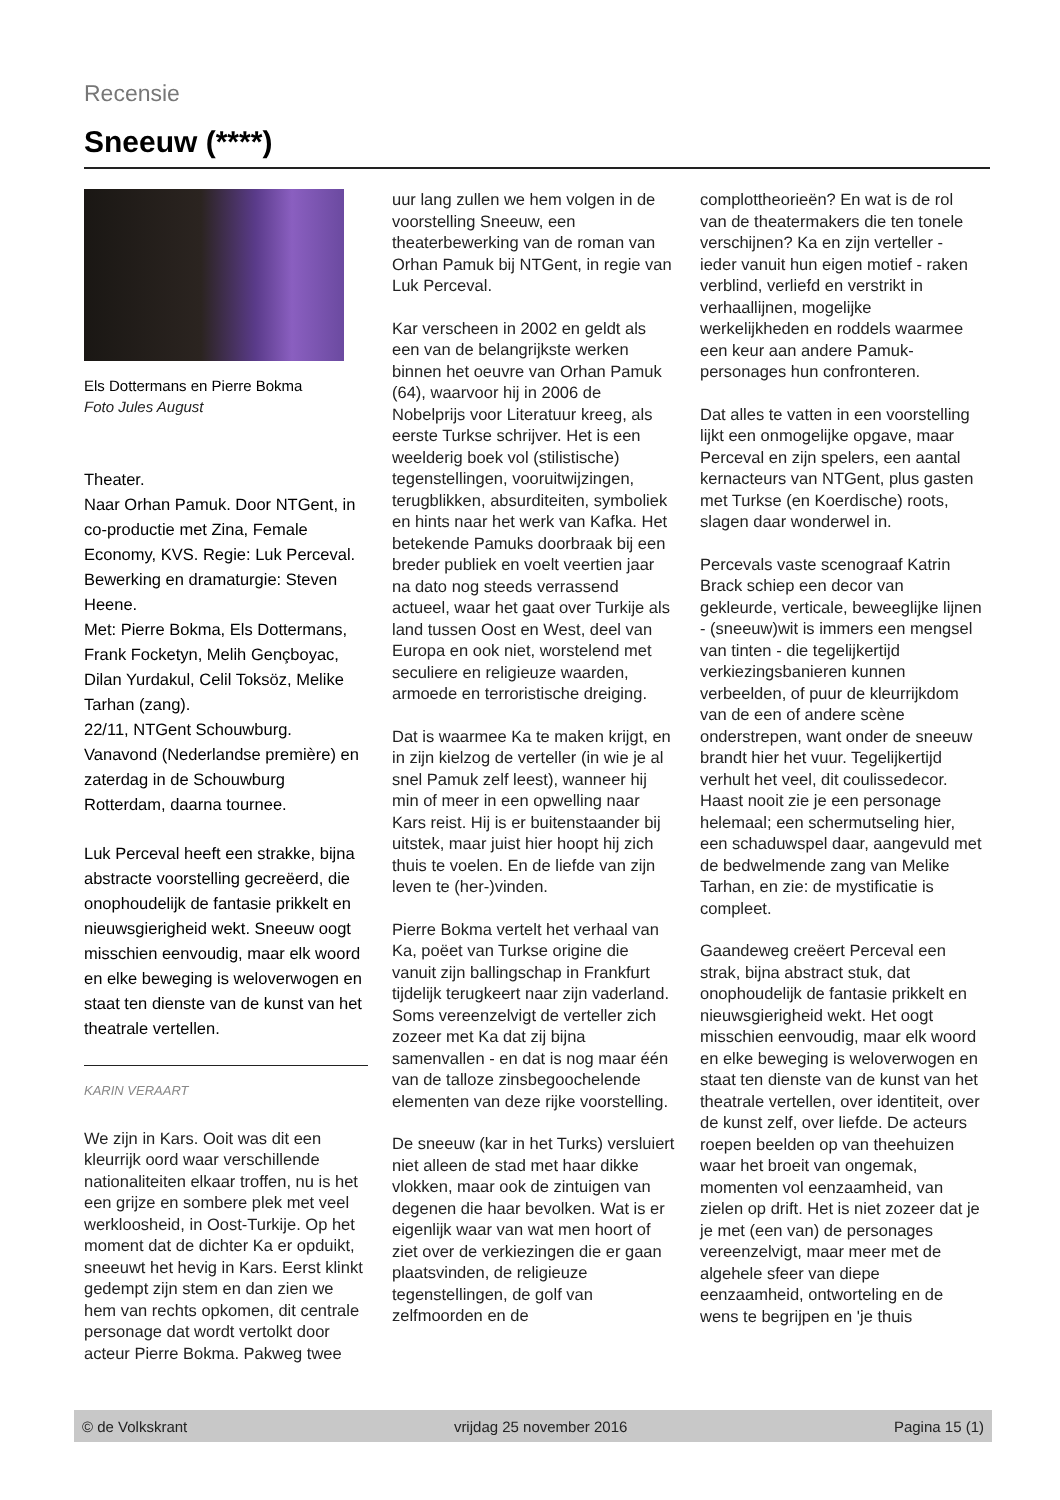Recensie
Sneeuw (****)
Els Dottermans en Pierre Bokma
Foto Jules August
Theater.
Naar Orhan Pamuk. Door NTGent, in co-productie met Zina, Female Economy, KVS. Regie: Luk Perceval. Bewerking en dramaturgie: Steven Heene.
Met: Pierre Bokma, Els Dottermans, Frank Focketyn, Melih Gençboyac, Dilan Yurdakul, Celil Toksöz, Melike Tarhan (zang).
22/11, NTGent Schouwburg.
Vanavond (Nederlandse première) en zaterdag in de Schouwburg Rotterdam, daarna tournee.
Luk Perceval heeft een strakke, bijna abstracte voorstelling gecreëerd, die onophoudelijk de fantasie prikkelt en nieuwsgierigheid wekt. Sneeuw oogt misschien eenvoudig, maar elk woord en elke beweging is weloverwogen en staat ten dienste van de kunst van het theatrale vertellen.
KARIN VERAART
We zijn in Kars. Ooit was dit een kleurrijk oord waar verschillende nationaliteiten elkaar troffen, nu is het een grijze en sombere plek met veel werkloosheid, in Oost-Turkije. Op het moment dat de dichter Ka er opduikt, sneeuwt het hevig in Kars. Eerst klinkt gedempt zijn stem en dan zien we hem van rechts opkomen, dit centrale personage dat wordt vertolkt door acteur Pierre Bokma. Pakweg twee
uur lang zullen we hem volgen in de voorstelling Sneeuw, een theaterbewerking van de roman van Orhan Pamuk bij NTGent, in regie van Luk Perceval.
Kar verscheen in 2002 en geldt als een van de belangrijkste werken binnen het oeuvre van Orhan Pamuk (64), waarvoor hij in 2006 de Nobelprijs voor Literatuur kreeg, als eerste Turkse schrijver. Het is een weelderig boek vol (stilistische) tegenstellingen, vooruitwijzingen, terugblikken, absurditeiten, symboliek en hints naar het werk van Kafka. Het betekende Pamuks doorbraak bij een breder publiek en voelt veertien jaar na dato nog steeds verrassend actueel, waar het gaat over Turkije als land tussen Oost en West, deel van Europa en ook niet, worstelend met seculiere en religieuze waarden, armoede en terroristische dreiging.
Dat is waarmee Ka te maken krijgt, en in zijn kielzog de verteller (in wie je al snel Pamuk zelf leest), wanneer hij min of meer in een opwelling naar Kars reist. Hij is er buitenstaander bij uitstek, maar juist hier hoopt hij zich thuis te voelen. En de liefde van zijn leven te (her-)vinden.
Pierre Bokma vertelt het verhaal van Ka, poëet van Turkse origine die vanuit zijn ballingschap in Frankfurt tijdelijk terugkeert naar zijn vaderland. Soms vereenzelvigt de verteller zich zozeer met Ka dat zij bijna samenvallen - en dat is nog maar één van de talloze zinsbegoochelende elementen van deze rijke voorstelling.
De sneeuw (kar in het Turks) versluiert niet alleen de stad met haar dikke vlokken, maar ook de zintuigen van degenen die haar bevolken. Wat is er eigenlijk waar van wat men hoort of ziet over de verkiezingen die er gaan plaatsvinden, de religieuze tegenstellingen, de golf van zelfmoorden en de
complottheorieën? En wat is de rol van de theatermakers die ten tonele verschijnen? Ka en zijn verteller - ieder vanuit hun eigen motief - raken verblind, verliefd en verstrikt in verhaallijnen, mogelijke werkelijkheden en roddels waarmee een keur aan andere Pamuk-personages hun confronteren.
Dat alles te vatten in een voorstelling lijkt een onmogelijke opgave, maar Perceval en zijn spelers, een aantal kernacteurs van NTGent, plus gasten met Turkse (en Koerdische) roots, slagen daar wonderwel in.
Percevals vaste scenograaf Katrin Brack schiep een decor van gekleurde, verticale, beweeglijke lijnen - (sneeuw)wit is immers een mengsel van tinten - die tegelijkertijd verkiezingsbanieren kunnen verbeelden, of puur de kleurrijkdom van de een of andere scène onderstrepen, want onder de sneeuw brandt hier het vuur. Tegelijkertijd verhult het veel, dit coulissedecor. Haast nooit zie je een personage helemaal; een schermutseling hier, een schaduwspel daar, aangevuld met de bedwelmende zang van Melike Tarhan, en zie: de mystificatie is compleet.
Gaandeweg creëert Perceval een strak, bijna abstract stuk, dat onophoudelijk de fantasie prikkelt en nieuwsgierigheid wekt. Het oogt misschien eenvoudig, maar elk woord en elke beweging is weloverwogen en staat ten dienste van de kunst van het theatrale vertellen, over identiteit, over de kunst zelf, over liefde. De acteurs roepen beelden op van theehuizen waar het broeit van ongemak, momenten vol eenzaamheid, van zielen op drift. Het is niet zozeer dat je je met (een van) de personages vereenzelvigt, maar meer met de algehele sfeer van diepe eenzaamheid, ontworteling en de wens te begrijpen en 'je thuis
© de Volkskrant vrijdag 25 november 2016 Pagina 15 (1)